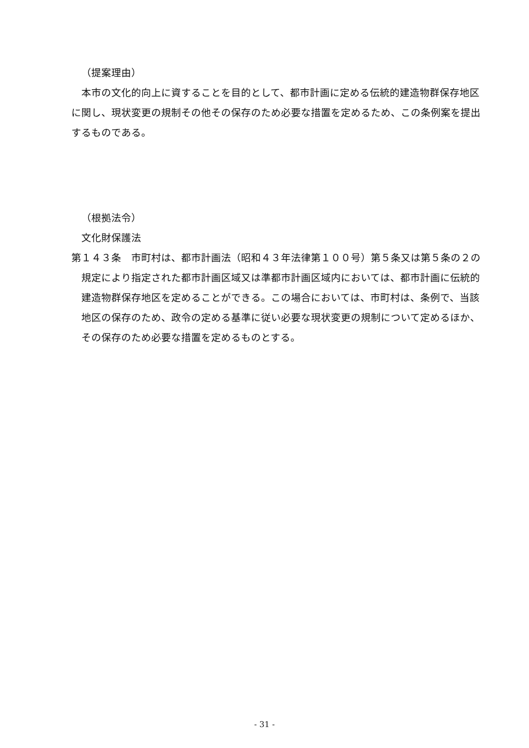（提案理由）
本市の文化的向上に資することを目的として、都市計画に定める伝統的建造物群保存地区に関し、現状変更の規制その他その保存のため必要な措置を定めるため、この条例案を提出するものである。
（根拠法令）
文化財保護法
第１４３条　市町村は、都市計画法（昭和４３年法律第１００号）第５条又は第５条の２の規定により指定された都市計画区域又は準都市計画区域内においては、都市計画に伝統的建造物群保存地区を定めることができる。この場合においては、市町村は、条例で、当該地区の保存のため、政令の定める基準に従い必要な現状変更の規制について定めるほか、その保存のため必要な措置を定めるものとする。
- 31 -